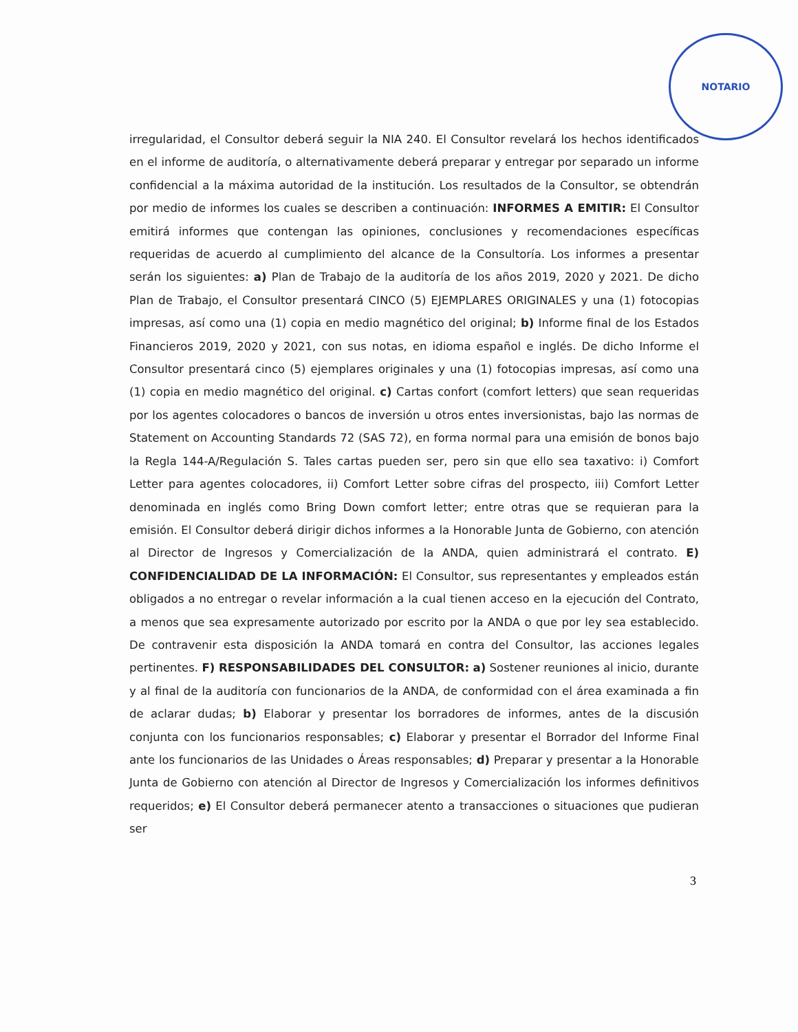NOTARIO
irregularidad, el Consultor deberá seguir la NIA 240. El Consultor revelará los hechos identificados en el informe de auditoría, o alternativamente deberá preparar y entregar por separado un informe confidencial a la máxima autoridad de la institución. Los resultados de la Consultor, se obtendrán por medio de informes los cuales se describen a continuación: INFORMES A EMITIR: El Consultor emitirá informes que contengan las opiniones, conclusiones y recomendaciones específicas requeridas de acuerdo al cumplimiento del alcance de la Consultoría. Los informes a presentar serán los siguientes: a) Plan de Trabajo de la auditoría de los años 2019, 2020 y 2021. De dicho Plan de Trabajo, el Consultor presentará CINCO (5) EJEMPLARES ORIGINALES y una (1) fotocopias impresas, así como una (1) copia en medio magnético del original; b) Informe final de los Estados Financieros 2019, 2020 y 2021, con sus notas, en idioma español e inglés. De dicho Informe el Consultor presentará cinco (5) ejemplares originales y una (1) fotocopias impresas, así como una (1) copia en medio magnético del original. c) Cartas confort (comfort letters) que sean requeridas por los agentes colocadores o bancos de inversión u otros entes inversionistas, bajo las normas de Statement on Accounting Standards 72 (SAS 72), en forma normal para una emisión de bonos bajo la Regla 144-A/Regulación S. Tales cartas pueden ser, pero sin que ello sea taxativo: i) Comfort Letter para agentes colocadores, ii) Comfort Letter sobre cifras del prospecto, iii) Comfort Letter denominada en inglés como Bring Down comfort letter; entre otras que se requieran para la emisión. El Consultor deberá dirigir dichos informes a la Honorable Junta de Gobierno, con atención al Director de Ingresos y Comercialización de la ANDA, quien administrará el contrato. E) CONFIDENCIALIDAD DE LA INFORMACIÓN: El Consultor, sus representantes y empleados están obligados a no entregar o revelar información a la cual tienen acceso en la ejecución del Contrato, a menos que sea expresamente autorizado por escrito por la ANDA o que por ley sea establecido. De contravenir esta disposición la ANDA tomará en contra del Consultor, las acciones legales pertinentes. F) RESPONSABILIDADES DEL CONSULTOR: a) Sostener reuniones al inicio, durante y al final de la auditoría con funcionarios de la ANDA, de conformidad con el área examinada a fin de aclarar dudas; b) Elaborar y presentar los borradores de informes, antes de la discusión conjunta con los funcionarios responsables; c) Elaborar y presentar el Borrador del Informe Final ante los funcionarios de las Unidades o Áreas responsables; d) Preparar y presentar a la Honorable Junta de Gobierno con atención al Director de Ingresos y Comercialización los informes definitivos requeridos; e) El Consultor deberá permanecer atento a transacciones o situaciones que pudieran ser
3